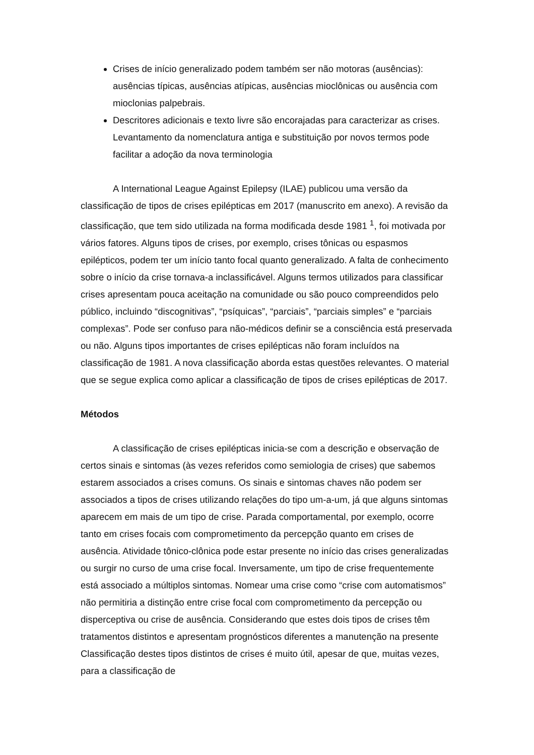Crises de início generalizado podem também ser não motoras (ausências): ausências típicas, ausências atípicas, ausências mioclônicas ou ausência com mioclonias palpebrais.
Descritores adicionais e texto livre são encorajadas para caracterizar as crises. Levantamento da nomenclatura antiga e substituição por novos termos pode facilitar a adoção da nova terminologia
A International League Against Epilepsy (ILAE) publicou uma versão da classificação de tipos de crises epilépticas em 2017 (manuscrito em anexo). A revisão da classificação, que tem sido utilizada na forma modificada desde 1981 <sup>1</sup>, foi motivada por vários fatores. Alguns tipos de crises, por exemplo, crises tônicas ou espasmos epilépticos, podem ter um início tanto focal quanto generalizado. A falta de conhecimento sobre o início da crise tornava-a inclassificável. Alguns termos utilizados para classificar crises apresentam pouca aceitação na comunidade ou são pouco compreendidos pelo público, incluindo “discognitivas”, “psíquicas”, “parciais”, “parciais simples” e “parciais complexas”. Pode ser confuso para não-médicos definir se a consciência está preservada ou não. Alguns tipos importantes de crises epilépticas não foram incluídos na classificação de 1981. A nova classificação aborda estas questões relevantes. O material que se segue explica como aplicar a classificação de tipos de crises epilépticas de 2017.
Métodos
A classificação de crises epilépticas inicia-se com a descrição e observação de certos sinais e sintomas (às vezes referidos como semiologia de crises) que sabemos estarem associados a crises comuns. Os sinais e sintomas chaves não podem ser associados a tipos de crises utilizando relações do tipo um-a-um, já que alguns sintomas aparecem em mais de um tipo de crise. Parada comportamental, por exemplo, ocorre tanto em crises focais com comprometimento da percepção quanto em crises de ausência. Atividade tônico-clônica pode estar presente no início das crises generalizadas ou surgir no curso de uma crise focal. Inversamente, um tipo de crise frequentemente está associado a múltiplos sintomas. Nomear uma crise como “crise com automatismos” não permitiria a distinção entre crise focal com comprometimento da percepção ou disperceptiva ou crise de ausência. Considerando que estes dois tipos de crises têm tratamentos distintos e apresentam prognósticos diferentes a manutenção na presente Classificação destes tipos distintos de crises é muito útil, apesar de que, muitas vezes, para a classificação de